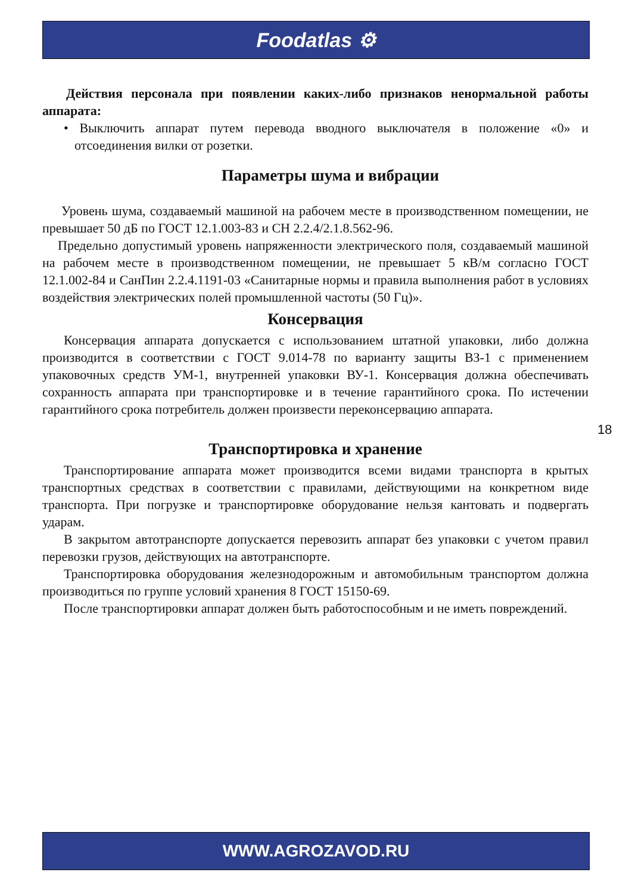Foodatlas ⚙
Действия персонала при появлении каких-либо признаков ненормальной работы аппарата:
• Выключить аппарат путем перевода вводного выключателя в положение «0» и отсоединения вилки от розетки.
Параметры шума и вибрации
Уровень шума, создаваемый машиной на рабочем месте в производственном помещении, не превышает 50 дБ по ГОСТ 12.1.003-83 и СН 2.2.4/2.1.8.562-96.
Предельно допустимый уровень напряженности электрического поля, создаваемый машиной на рабочем месте в производственном помещении, не превышает 5 кВ/м согласно ГОСТ 12.1.002-84 и СанПин 2.2.4.1191-03 «Санитарные нормы и правила выполнения работ в условиях воздействия электрических полей промышленной частоты (50 Гц)».
Консервация
Консервация аппарата допускается с использованием штатной упаковки, либо должна производится в соответствии с ГОСТ 9.014-78 по варианту защиты ВЗ-1 с применением упаковочных средств УМ-1, внутренней упаковки ВУ-1. Консервация должна обеспечивать сохранность аппарата при транспортировке и в течение гарантийного срока. По истечении гарантийного срока потребитель должен произвести переконсервацию аппарата.
Транспортировка и хранение
Транспортирование аппарата может производится всеми видами транспорта в крытых транспортных средствах в соответствии с правилами, действующими на конкретном виде транспорта. При погрузке и транспортировке оборудование нельзя кантовать и подвергать ударам.
В закрытом автотранспорте допускается перевозить аппарат без упаковки с учетом правил перевозки грузов, действующих на автотранспорте.
Транспортировка оборудования железнодорожным и автомобильным транспортом должна производиться по группе условий хранения 8 ГОСТ 15150-69.
После транспортировки аппарат должен быть работоспособным и не иметь повреждений.
18
WWW.AGROZAVOD.RU